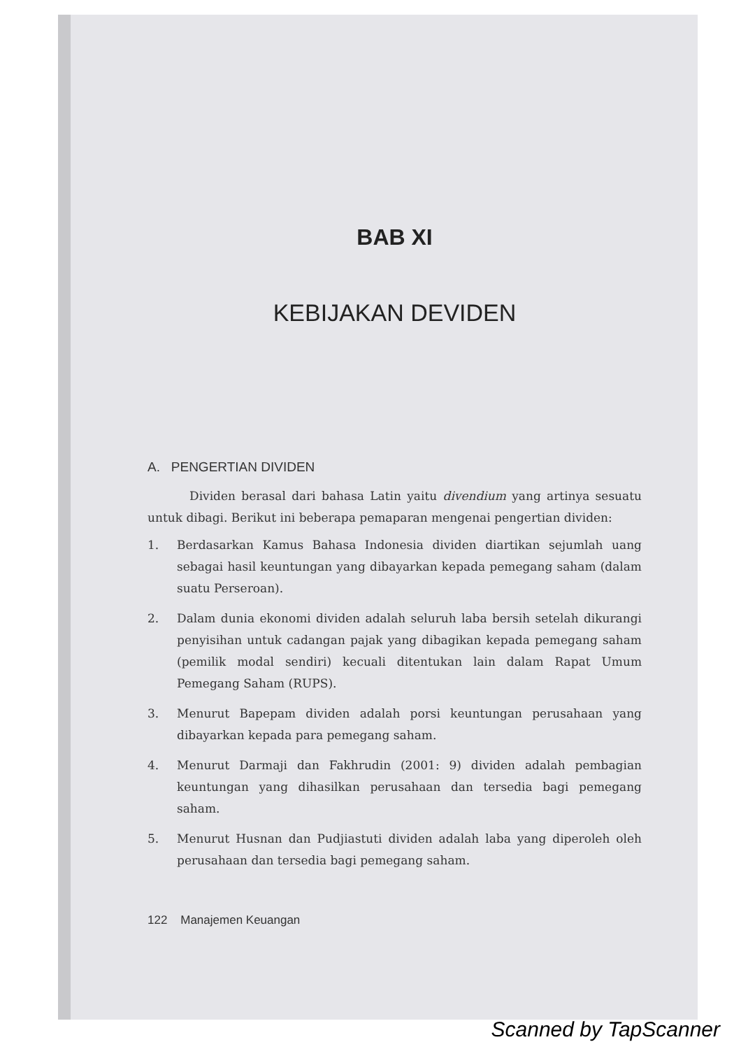BAB XI
KEBIJAKAN DEVIDEN
A. PENGERTIAN DIVIDEN
Dividen berasal dari bahasa Latin yaitu divendium yang artinya sesuatu untuk dibagi. Berikut ini beberapa pemaparan mengenai pengertian dividen:
1. Berdasarkan Kamus Bahasa Indonesia dividen diartikan sejumlah uang sebagai hasil keuntungan yang dibayarkan kepada pemegang saham (dalam suatu Perseroan).
2. Dalam dunia ekonomi dividen adalah seluruh laba bersih setelah dikurangi penyisihan untuk cadangan pajak yang dibagikan kepada pemegang saham (pemilik modal sendiri) kecuali ditentukan lain dalam Rapat Umum Pemegang Saham (RUPS).
3. Menurut Bapepam dividen adalah porsi keuntungan perusahaan yang dibayarkan kepada para pemegang saham.
4. Menurut Darmaji dan Fakhrudin (2001: 9) dividen adalah pembagian keuntungan yang dihasilkan perusahaan dan tersedia bagi pemegang saham.
5. Menurut Husnan dan Pudjiastuti dividen adalah laba yang diperoleh oleh perusahaan dan tersedia bagi pemegang saham.
122 Manajemen Keuangan
Scanned by TapScanner